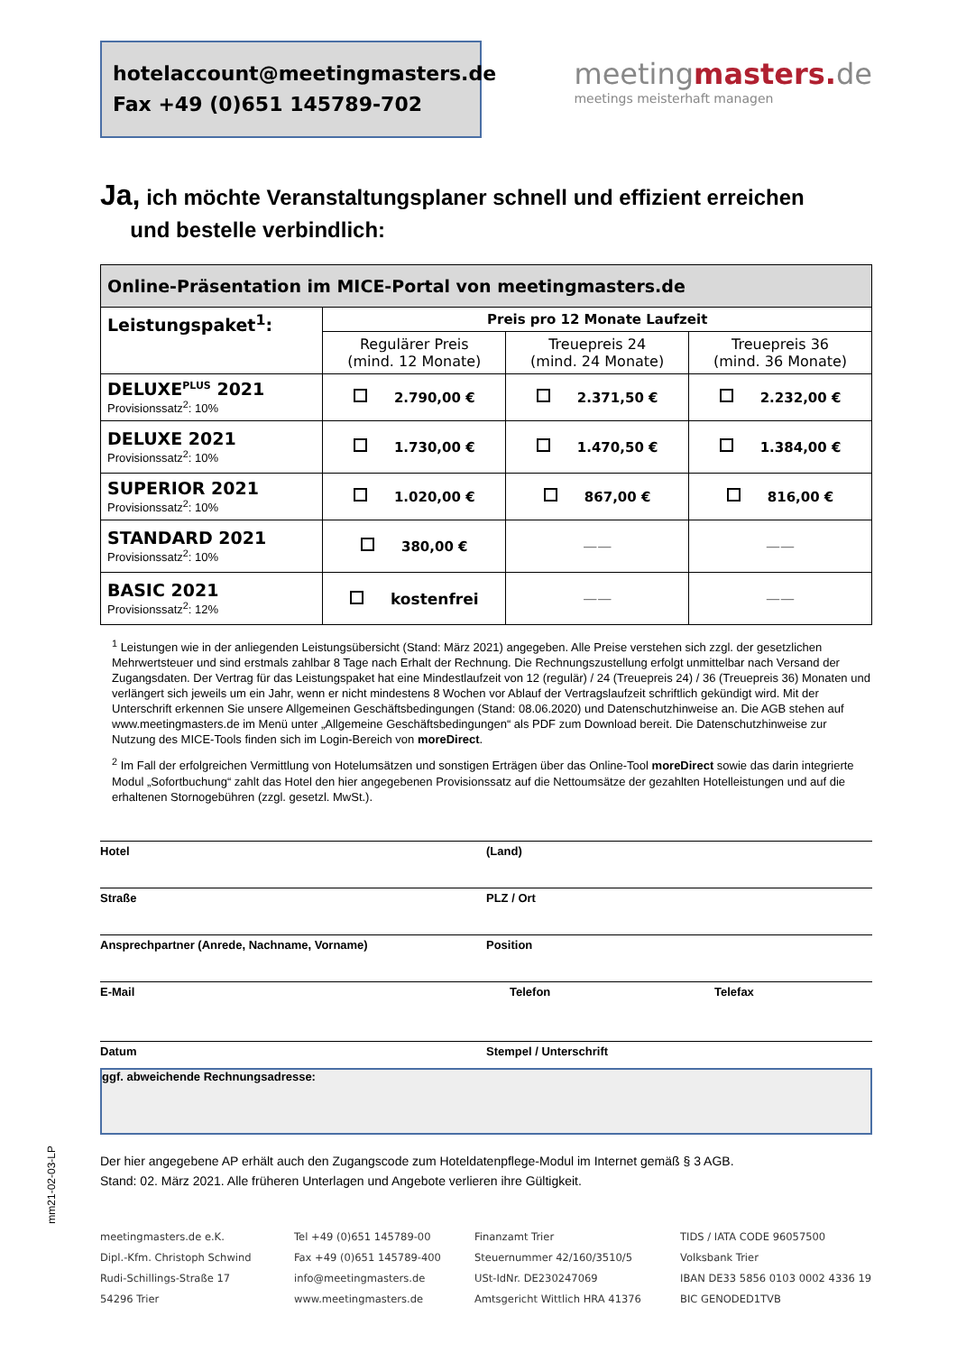hotelaccount@meetingmasters.de
Fax +49 (0)651 145789-702
meetingmasters. de
meetings meisterhaft managen
Ja, ich möchte Veranstaltungsplaner schnell und effizient erreichen
und bestelle verbindlich:
| Online-Präsentation im MICE-Portal von meetingmasters.de | | | |
| --- | --- | --- | --- |
| Leistungspaket<sup>1</sup>: | Preis pro 12 Monate Laufzeit | | |
| | Regulärer Preis (mind. 12 Monate) | Treuepreis 24 (mind. 24 Monate) | Treuepreis 36 (mind. 36 Monate) |
| DELUXE<sup>PLUS</sup> 2021 Provisionssatz<sup>2</sup>: 10% | 2.790,00 € | 2.371,50 € | 2.232,00 € |
| DELUXE 2021 Provisionssatz<sup>2</sup>: 10% | 1.730,00 € | 1.470,50 € | 1.384,00 € |
| SUPERIOR 2021 Provisionssatz<sup>2</sup>: 10% | 1.020,00 € | 867,00 € | 816,00 € |
| STANDARD 2021 Provisionssatz<sup>2</sup>: 10% | 380,00 € | —— | —— |
| BASIC 2021 Provisionssatz<sup>2</sup>: 12% | kostenfrei | —— | —— |
<sup>1</sup> Leistungen wie in der anliegenden Leistungsübersicht (Stand: März 2021) angegeben. Alle Preise verstehen sich zzgl. der gesetzlichen Mehrwertsteuer und sind erstmals zahlbar 8 Tage nach Erhalt der Rechnung. Die Rechnungszustellung erfolgt unmittelbar nach Versand der Zugangsdaten. Der Vertrag für das Leistungspaket hat eine Mindestlaufzeit von 12 (regulär) / 24 (Treuepreis 24) / 36 (Treuepreis 36) Monaten und verlängert sich jeweils um ein Jahr, wenn er nicht mindestens 8 Wochen vor Ablauf der Vertragslaufzeit schriftlich gekündigt wird. Mit der Unterschrift erkennen Sie unsere Allgemeinen Geschäftsbedingungen (Stand: 08.06.2020) und Datenschutzhinweise an. Die AGB stehen auf www.meetingmasters.de im Menü unter „Allgemeine Geschäftsbedingungen“ als PDF zum Download bereit. Die Datenschutzhinweise zur Nutzung des MICE-Tools finden sich im Login-Bereich von moreDirect.
<sup>2</sup> Im Fall der erfolgreichen Vermittlung von Hotelumsätzen und sonstigen Erträgen über das Online-Tool moreDirect sowie das darin integrierte Modul „Sofortbuchung“ zahlt das Hotel den hier angegebenen Provisionssatz auf die Nettoumsätze der gezahlten Hotelleistungen und auf die erhaltenen Stornogebühren (zzgl. gesetzl. MwSt.).
Hotel (Land)
Straße PLZ / Ort
Ansprechpartner (Anrede, Nachname, Vorname) Position
E-Mail Telefon Telefax
Datum Stempel / Unterschrift
ggf. abweichende Rechnungsadresse:
Der hier angegebene AP erhält auch den Zugangscode zum Hoteldatenpflege-Modul im Internet gemäß § 3 AGB.
Stand: 02. März 2021. Alle früheren Unterlagen und Angebote verlieren ihre Gültigkeit.
meetingmasters.de e.K.
Dipl.-Kfm. Christoph Schwind
Rudi-Schillings-Straße 17
54296 Trier
Tel +49 (0)651 145789-00
Fax +49 (0)651 145789-400
info@meetingmasters.de
www.meetingmasters.de
Finanzamt Trier
Steuernummer 42/160/3510/5
USt-IdNr. DE230247069
Amtsgericht Wittlich HRA 41376
TIDS / IATA CODE 96057500
Volksbank Trier
IBAN DE33 5856 0103 0002 4336 19
BIC GENODED1TVB
mm21-02-03-LP